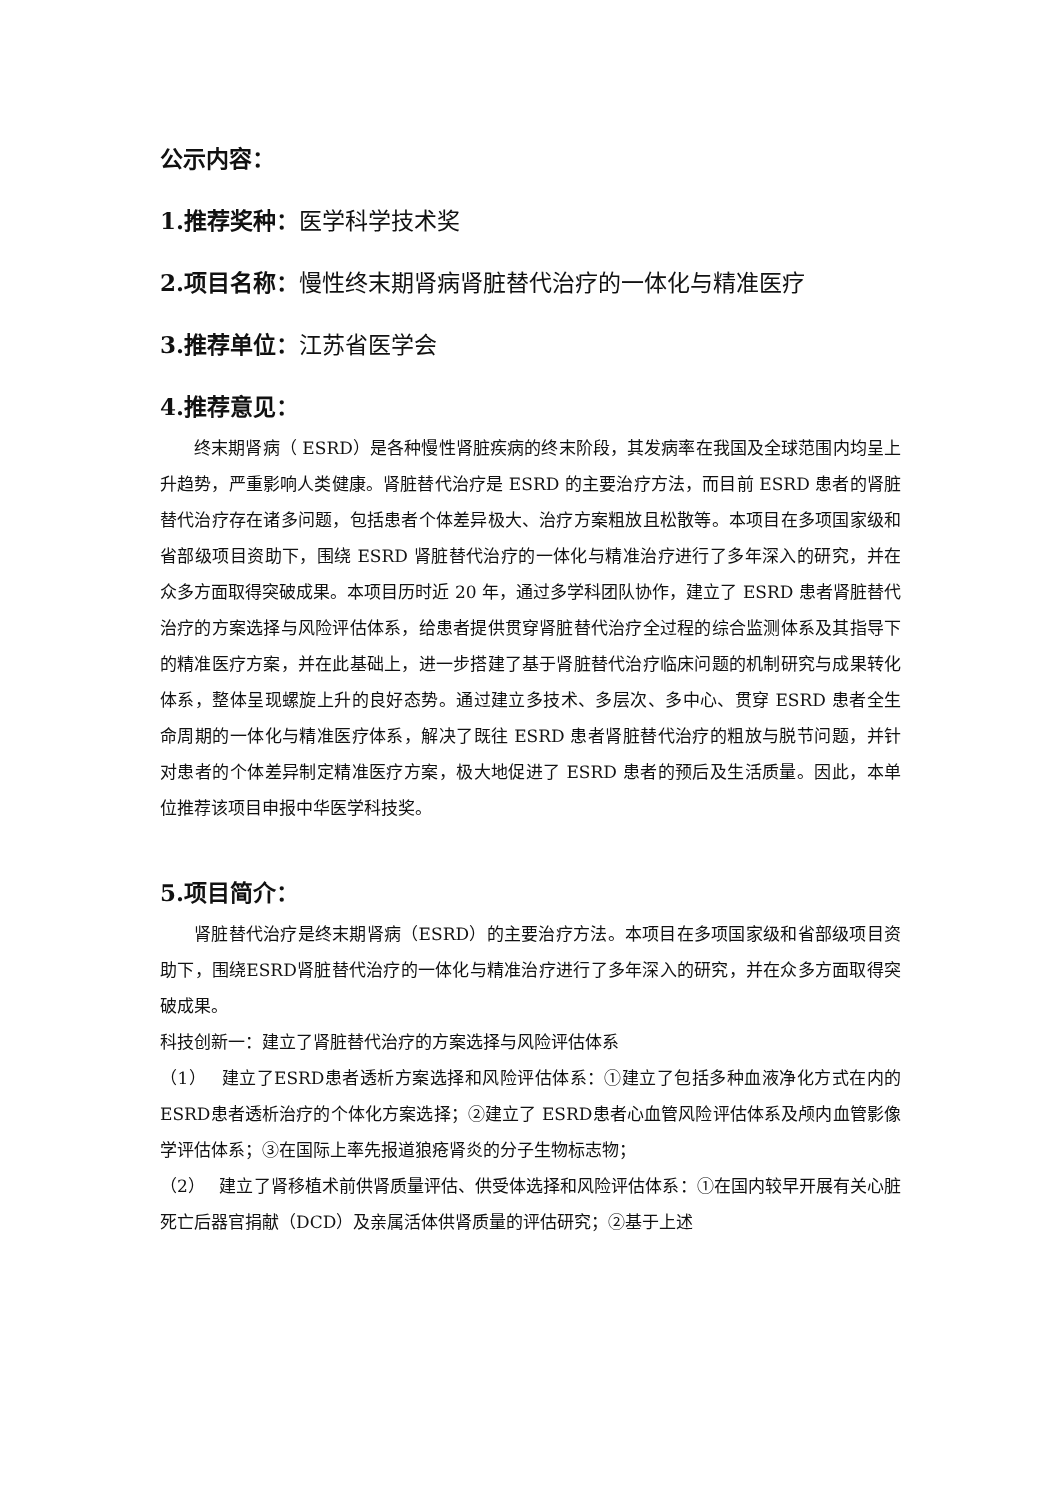公示内容：
1.推荐奖种：医学科学技术奖
2.项目名称：慢性终末期肾病肾脏替代治疗的一体化与精准医疗
3.推荐单位：江苏省医学会
4.推荐意见：
终末期肾病（ ESRD）是各种慢性肾脏疾病的终末阶段，其发病率在我国及全球范围内均呈上升趋势，严重影响人类健康。肾脏替代治疗是 ESRD 的主要治疗方法，而目前 ESRD 患者的肾脏替代治疗存在诸多问题，包括患者个体差异极大、治疗方案粗放且松散等。本项目在多项国家级和省部级项目资助下，围绕 ESRD 肾脏替代治疗的一体化与精准治疗进行了多年深入的研究，并在众多方面取得突破成果。本项目历时近 20 年，通过多学科团队协作，建立了 ESRD 患者肾脏替代治疗的方案选择与风险评估体系，给患者提供贯穿肾脏替代治疗全过程的综合监测体系及其指导下的精准医疗方案，并在此基础上，进一步搭建了基于肾脏替代治疗临床问题的机制研究与成果转化体系，整体呈现螺旋上升的良好态势。通过建立多技术、多层次、多中心、贯穿 ESRD 患者全生命周期的一体化与精准医疗体系，解决了既往 ESRD 患者肾脏替代治疗的粗放与脱节问题，并针对患者的个体差异制定精准医疗方案，极大地促进了 ESRD 患者的预后及生活质量。因此，本单位推荐该项目申报中华医学科技奖。
5.项目简介：
肾脏替代治疗是终末期肾病（ESRD）的主要治疗方法。本项目在多项国家级和省部级项目资助下，围绕ESRD肾脏替代治疗的一体化与精准治疗进行了多年深入的研究，并在众多方面取得突破成果。
科技创新一：建立了肾脏替代治疗的方案选择与风险评估体系
（1）　 建立了ESRD患者透析方案选择和风险评估体系：①建立了包括多种血液净化方式在内的ESRD患者透析治疗的个体化方案选择；②建立了 ESRD患者心血管风险评估体系及颅内血管影像学评估体系；③在国际上率先报道狼疮肾炎的分子生物标志物；
（2）　 建立了肾移植术前供肾质量评估、供受体选择和风险评估体系：①在国内较早开展有关心脏死亡后器官捐献（DCD）及亲属活体供肾质量的评估研究；②基于上述